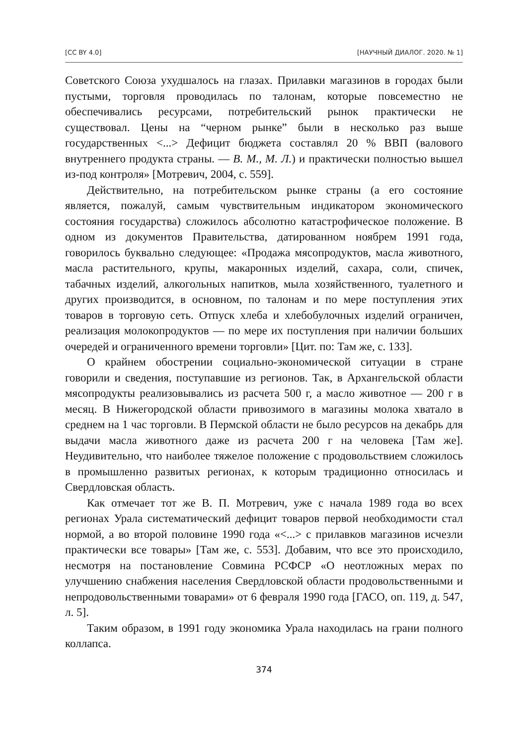[CC BY 4.0] [НАУЧНЫЙ ДИАЛОГ. 2020. № 1]
Советского Союза ухудшалось на глазах. Прилавки магазинов в городах были пустыми, торговля проводилась по талонам, которые повсеместно не обеспечивались ресурсами, потребительский рынок практически не существовал. Цены на “черном рынке” были в несколько раз выше государственных <...> Дефицит бюджета составлял 20 % ВВП (валового внутреннего продукта страны. — В. М., М. Л.) и практически полностью вышел из-под контроля» [Мотревич, 2004, с. 559].
Действительно, на потребительском рынке страны (а его состояние является, пожалуй, самым чувствительным индикатором экономического состояния государства) сложилось абсолютно катастрофическое положение. В одном из документов Правительства, датированном ноябрем 1991 года, говорилось буквально следующее: «Продажа мясопродуктов, масла животного, масла растительного, крупы, макаронных изделий, сахара, соли, спичек, табачных изделий, алкогольных напитков, мыла хозяйственного, туалетного и других производится, в основном, по талонам и по мере поступления этих товаров в торговую сеть. Отпуск хлеба и хлебобулочных изделий ограничен, реализация молокопродуктов — по мере их поступления при наличии больших очередей и ограниченного времени торговли» [Цит. по: Там же, с. 133].
О крайнем обострении социально-экономической ситуации в стране говорили и сведения, поступавшие из регионов. Так, в Архангельской области мясопродукты реализовывались из расчета 500 г, а масло животное — 200 г в месяц. В Нижегородской области привозимого в магазины молока хватало в среднем на 1 час торговли. В Пермской области не было ресурсов на декабрь для выдачи масла животного даже из расчета 200 г на человека [Там же]. Неудивительно, что наиболее тяжелое положение с продовольствием сложилось в промышленно развитых регионах, к которым традиционно относилась и Свердловская область.
Как отмечает тот же В. П. Мотревич, уже с начала 1989 года во всех регионах Урала систематический дефицит товаров первой необходимости стал нормой, а во второй половине 1990 года «<...> с прилавков магазинов исчезли практически все товары» [Там же, с. 553]. Добавим, что все это происходило, несмотря на постановление Совмина РСФСР «О неотложных мерах по улучшению снабжения населения Свердловской области продовольственными и непродовольственными товарами» от 6 февраля 1990 года [ГАСО, оп. 119, д. 547, л. 5].
Таким образом, в 1991 году экономика Урала находилась на грани полного коллапса.
374